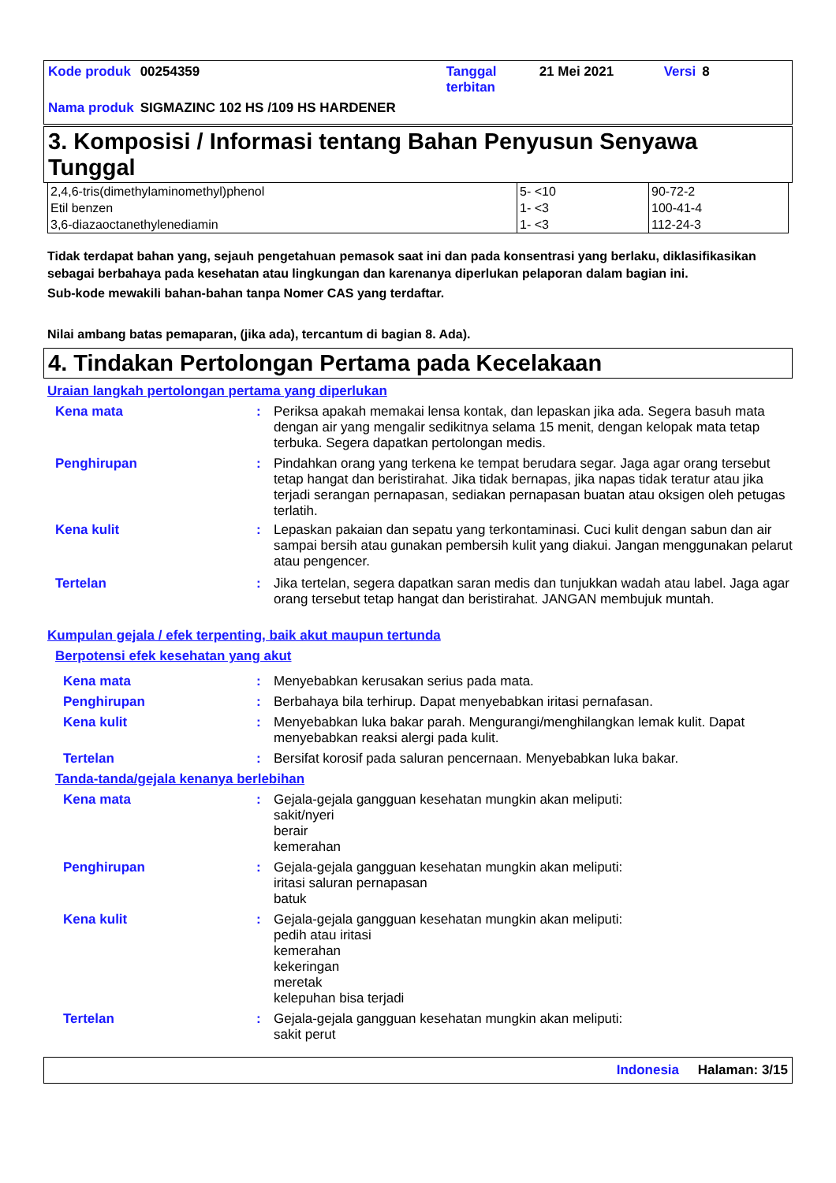| Kode produk | 00254359 | Tanggal terbitan | 21 Mei 2021 | Versi | 8 |
| Nama produk | SIGMAZINC 102 HS /109 HS HARDENER | | | | |
3. Komposisi / Informasi tentang Bahan Penyusun Senyawa Tunggal
| 2,4,6-tris(dimethylaminomethyl)phenol | 5- <10 | 90-72-2 |
| Etil benzen | 1- <3 | 100-41-4 |
| 3,6-diazaoctanethylenediamin | 1- <3 | 112-24-3 |
Tidak terdapat bahan yang, sejauh pengetahuan pemasok saat ini dan pada konsentrasi yang berlaku, diklasifikasikan sebagai berbahaya pada kesehatan atau lingkungan dan karenanya diperlukan pelaporan dalam bagian ini.
Sub-kode mewakili bahan-bahan tanpa Nomer CAS yang terdaftar.
Nilai ambang batas pemaparan, (jika ada), tercantum di bagian 8. Ada).
4. Tindakan Pertolongan Pertama pada Kecelakaan
Uraian langkah pertolongan pertama yang diperlukan
Kena mata : Periksa apakah memakai lensa kontak, dan lepaskan jika ada. Segera basuh mata dengan air yang mengalir sedikitnya selama 15 menit, dengan kelopak mata tetap terbuka. Segera dapatkan pertolongan medis.
Penghirupan : Pindahkan orang yang terkena ke tempat berudara segar. Jaga agar orang tersebut tetap hangat dan beristirahat. Jika tidak bernapas, jika napas tidak teratur atau jika terjadi serangan pernapasan, sediakan pernapasan buatan atau oksigen oleh petugas terlatih.
Kena kulit : Lepaskan pakaian dan sepatu yang terkontaminasi. Cuci kulit dengan sabun dan air sampai bersih atau gunakan pembersih kulit yang diakui. Jangan menggunakan pelarut atau pengencer.
Tertelan : Jika tertelan, segera dapatkan saran medis dan tunjukkan wadah atau label. Jaga agar orang tersebut tetap hangat dan beristirahat. JANGAN membujuk muntah.
Kumpulan gejala / efek terpenting, baik akut maupun tertunda
Berpotensi efek kesehatan yang akut
Kena mata : Menyebabkan kerusakan serius pada mata.
Penghirupan : Berbahaya bila terhirup. Dapat menyebabkan iritasi pernafasan.
Kena kulit : Menyebabkan luka bakar parah. Mengurangi/menghilangkan lemak kulit. Dapat menyebabkan reaksi alergi pada kulit.
Tertelan : Bersifat korosif pada saluran pencernaan. Menyebabkan luka bakar.
Tanda-tanda/gejala kenanya berlebihan
Kena mata : Gejala-gejala gangguan kesehatan mungkin akan meliputi:
sakit/nyeri
berair
kemerahan
Penghirupan : Gejala-gejala gangguan kesehatan mungkin akan meliputi:
iritasi saluran pernapasan
batuk
Kena kulit : Gejala-gejala gangguan kesehatan mungkin akan meliputi:
pedih atau iritasi
kemerahan
kekeringan
meretak
kelepuhan bisa terjadi
Tertelan : Gejala-gejala gangguan kesehatan mungkin akan meliputi:
sakit perut
Indonesia Halaman: 3/15